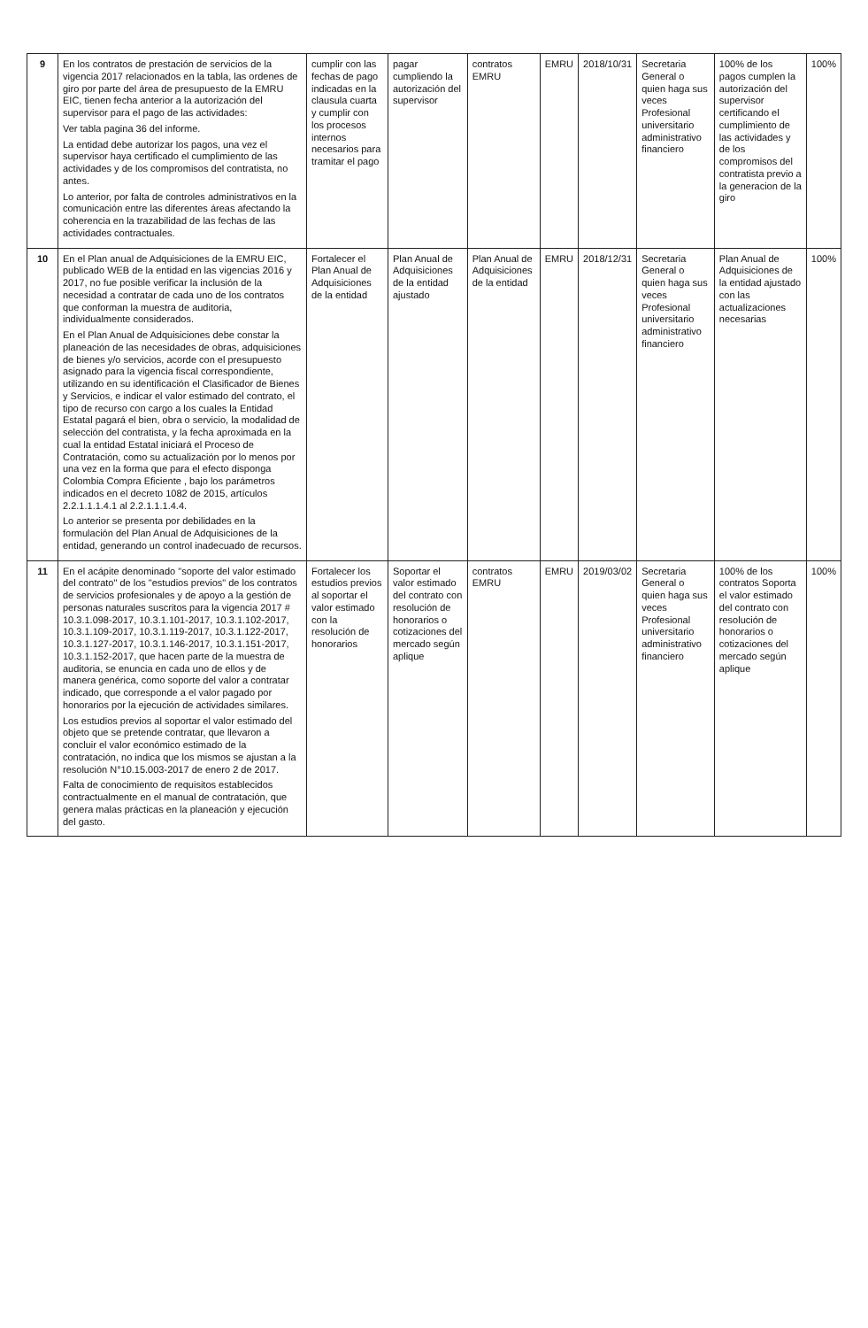| 9 | En los contratos de prestación de servicios de la vigencia 2017 relacionados en la tabla, las ordenes de giro por parte del área de presupuesto de la EMRU EIC, tienen fecha anterior a la autorización del supervisor para el pago de las actividades: Ver tabla pagina 36 del informe. La entidad debe autorizar los pagos, una vez el supervisor haya certificado el cumplimiento de las actividades y de los compromisos del contratista, no antes. Lo anterior, por falta de controles administrativos en la comunicación entre las diferentes áreas afectando la coherencia en la trazabilidad de las fechas de las actividades contractuales. | cumplir con las fechas de pago indicadas en la clausula cuarta y cumplir con los procesos internos necesarios para tramitar el pago | pagar cumpliendo la autorización del supervisor | contratos EMRU | EMRU | 2018/10/31 | Secretaria General o quien haga sus veces Profesional universitario administrativo financiero | 100% de los pagos cumplen la autorización del supervisor certificando el cumplimiento de las actividades y de los compromisos del contratista previo a la generacion de la giro | 100% |
| 10 | En el Plan anual de Adquisiciones de la EMRU EIC, publicado WEB de la entidad en las vigencias 2016 y 2017, no fue posible verificar la inclusión de la necesidad a contratar de cada uno de los contratos que conforman la muestra de auditoria, individualmente considerados. En el Plan Anual de Adquisiciones debe constar la planeación de las necesidades de obras, adquisiciones de bienes y/o servicios, acorde con el presupuesto asignado para la vigencia fiscal correspondiente, utilizando en su identificación el Clasificador de Bienes y Servicios, e indicar el valor estimado del contrato, el tipo de recurso con cargo a los cuales la Entidad Estatal pagará el bien, obra o servicio, la modalidad de selección del contratista, y la fecha aproximada en la cual la entidad Estatal iniciará el Proceso de Contratación, como su actualización por lo menos por una vez en la forma que para el efecto disponga Colombia Compra Eficiente , bajo los parámetros indicados en el decreto 1082 de 2015, artículos 2.2.1.1.1.4.1 al 2.2.1.1.1.4.4. Lo anterior se presenta por debilidades en la formulación del Plan Anual de Adquisiciones de la entidad, generando un control inadecuado de recursos. | Fortalecer el Plan Anual de Adquisiciones de la entidad | Plan Anual de Adquisiciones de la entidad ajustado | Plan Anual de Adquisiciones de la entidad | EMRU | 2018/12/31 | Secretaria General o quien haga sus veces Profesional universitario administrativo financiero | Plan Anual de Adquisiciones de la entidad ajustado con las actualizaciones necesarias | 100% |
| 11 | En el acápite denominado "soporte del valor estimado del contrato" de los "estudios previos" de los contratos de servicios profesionales y de apoyo a la gestión de personas naturales suscritos para la vigencia 2017 # 10.3.1.098-2017, 10.3.1.101-2017, 10.3.1.102-2017, 10.3.1.109-2017, 10.3.1.119-2017, 10.3.1.122-2017, 10.3.1.127-2017, 10.3.1.146-2017, 10.3.1.151-2017, 10.3.1.152-2017, que hacen parte de la muestra de auditoria, se enuncia en cada uno de ellos y de manera genérica, como soporte del valor a contratar indicado, que corresponde a el valor pagado por honorarios por la ejecución de actividades similares. Los estudios previos al soportar el valor estimado del objeto que se pretende contratar, que llevaron a concluir el valor económico estimado de la contratación, no indica que los mismos se ajustan a la resolución N°10.15.003-2017 de enero 2 de 2017. Falta de conocimiento de requisitos establecidos contractualmente en el manual de contratación, que genera malas prácticas en la planeación y ejecución del gasto. | Fortalecer los estudios previos al soportar el valor estimado con la resolución de honorarios | Soportar el valor estimado del contrato con resolución de honorarios o cotizaciones del mercado según aplique | contratos EMRU | EMRU | 2019/03/02 | Secretaria General o quien haga sus veces Profesional universitario administrativo financiero | 100% de los contratos Soporta el valor estimado del contrato con resolución de honorarios o cotizaciones del mercado según aplique | 100% |